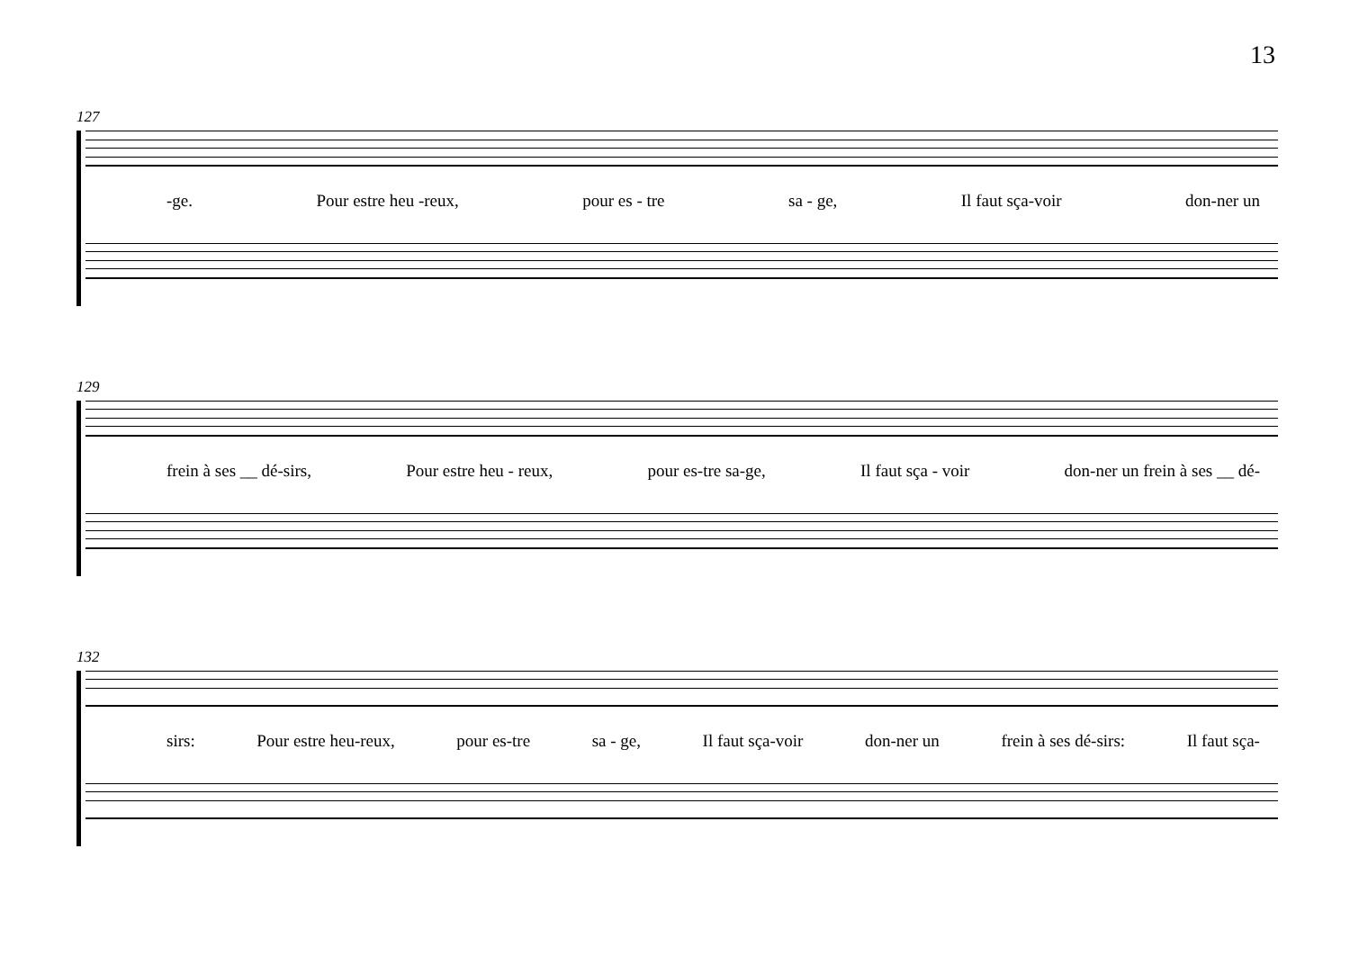13
127
-ge. Pour estre heu -reux, pour es - tre sa - ge, Il faut sça-voir don-ner un
129
frein à ses __ dé-sirs, Pour estre heu - reux, pour es-tre sa-ge, Il faut sça - voir don-ner un frein à ses __ dé-
132
sirs: Pour estre heu-reux, pour es-tre sa - ge, Il faut sça-voir don-ner un frein à ses dé-sirs: Il faut sça-